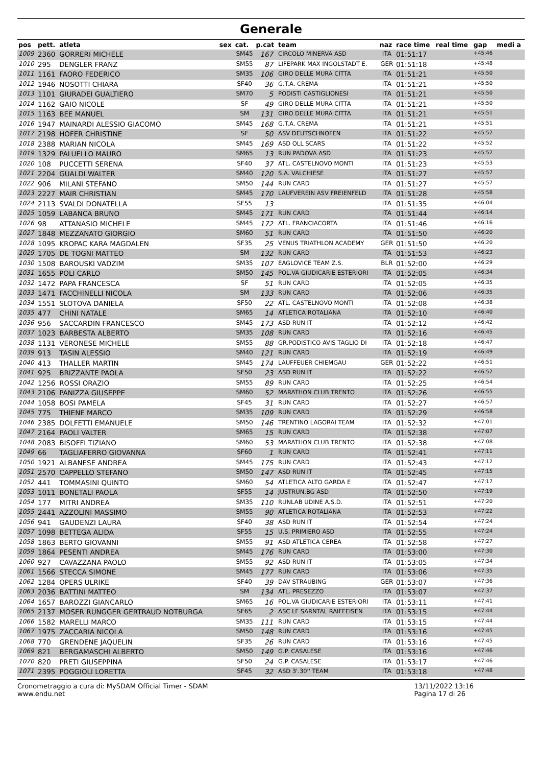Generale
| pos | pett. | atleta | sex | cat. | p.cat | team | naz | race time | real time | gap | medi a |
| --- | --- | --- | --- | --- | --- | --- | --- | --- | --- | --- | --- |
| 1009 | 2360 | GORRERI MICHELE | | SM45 | 167 | CIRCOLO MINERVA ASD | ITA | 01:51:17 | | +45:46 | |
| 1010 | 295 | DENGLER FRANZ | | SM55 | 87 | LIFEPARK MAX INGOLSTADT E. | GER | 01:51:18 | | +45:48 | |
| 1011 | 1161 | FAORO FEDERICO | | SM35 | 106 | GIRO DELLE MURA CITTA | ITA | 01:51:21 | | +45:50 | |
| 1012 | 1946 | NOSOTTI CHIARA | | SF40 | 36 | G.T.A. CREMA | ITA | 01:51:21 | | +45:50 | |
| 1013 | 1101 | GIURADEI GUALTIERO | | SM70 | 5 | PODISTI CASTIGLIONESI | ITA | 01:51:21 | | +45:50 | |
| 1014 | 1162 | GAIO NICOLE | | SF | 49 | GIRO DELLE MURA CITTA | ITA | 01:51:21 | | +45:50 | |
| 1015 | 1163 | BEE MANUEL | | SM | 131 | GIRO DELLE MURA CITTA | ITA | 01:51:21 | | +45:51 | |
| 1016 | 1947 | MAINARDI ALESSIO GIACOMO | | SM45 | 168 | G.T.A. CREMA | ITA | 01:51:21 | | +45:51 | |
| 1017 | 2198 | HOFER CHRISTINE | | SF | 50 | ASV DEUTSCHNOFEN | ITA | 01:51:22 | | +45:52 | |
| 1018 | 2388 | MARIAN NICOLA | | SM45 | 169 | ASD OLL SCARS | ITA | 01:51:22 | | +45:52 | |
| 1019 | 1329 | PALUELLO MAURO | | SM65 | 13 | RUN PADOVA ASD | ITA | 01:51:23 | | +45:52 | |
| 1020 | 108 | PUCCETTI SERENA | | SF40 | 37 | ATL. CASTELNOVO MONTI | ITA | 01:51:23 | | +45:53 | |
| 1021 | 2204 | GUALDI WALTER | | SM40 | 120 | S.A. VALCHIESE | ITA | 01:51:27 | | +45:57 | |
| 1022 | 906 | MILANI STEFANO | | SM50 | 144 | RUN CARD | ITA | 01:51:27 | | +45:57 | |
| 1023 | 2227 | MAIR CHRISTIAN | | SM45 | 170 | LAUFVEREIN ASV FREIENFELD | ITA | 01:51:28 | | +45:58 | |
| 1024 | 2113 | SVALDI DONATELLA | | SF55 | 13 | | ITA | 01:51:35 | | +46:04 | |
| 1025 | 1059 | LABANCA BRUNO | | SM45 | 171 | RUN CARD | ITA | 01:51:44 | | +46:14 | |
| 1026 | 98 | ATTANASIO MICHELE | | SM45 | 172 | ATL. FRANCIACORTA | ITA | 01:51:46 | | +46:16 | |
| 1027 | 1848 | MEZZANATO GIORGIO | | SM60 | 51 | RUN CARD | ITA | 01:51:50 | | +46:20 | |
| 1028 | 1095 | KROPAC KARA MAGDALEN | | SF35 | 25 | VENUS TRIATHLON ACADEMY | GER | 01:51:50 | | +46:20 | |
| 1029 | 1705 | DE TOGNI MATTEO | | SM | 132 | RUN CARD | ITA | 01:51:53 | | +46:23 | |
| 1030 | 1508 | BAROUSKI VADZIM | | SM35 | 107 | EAGLOVICE TEAM Z.S. | BLR | 01:52:00 | | +46:29 | |
| 1031 | 1655 | POLI CARLO | | SM50 | 145 | POL.VA GIUDICARIE ESTERIORI | ITA | 01:52:05 | | +46:34 | |
| 1032 | 1472 | PAPA FRANCESCA | | SF | 51 | RUN CARD | ITA | 01:52:05 | | +46:35 | |
| 1033 | 1471 | FACCHINELLI NICOLA | | SM | 133 | RUN CARD | ITA | 01:52:06 | | +46:35 | |
| 1034 | 1551 | SLOTOVA DANIELA | | SF50 | 22 | ATL. CASTELNOVO MONTI | ITA | 01:52:08 | | +46:38 | |
| 1035 | 477 | CHINI NATALE | | SM65 | 14 | ATLETICA ROTALIANA | ITA | 01:52:10 | | +46:40 | |
| 1036 | 956 | SACCARDIN FRANCESCO | | SM45 | 173 | ASD RUN IT | ITA | 01:52:12 | | +46:42 | |
| 1037 | 1023 | BARBESTA ALBERTO | | SM35 | 108 | RUN CARD | ITA | 01:52:16 | | +46:45 | |
| 1038 | 1131 | VERONESE MICHELE | | SM55 | 88 | GR.PODISTICO AVIS TAGLIO DI | ITA | 01:52:18 | | +46:47 | |
| 1039 | 913 | TASIN ALESSIO | | SM40 | 121 | RUN CARD | ITA | 01:52:19 | | +46:49 | |
| 1040 | 413 | THALLER MARTIN | | SM45 | 174 | LAUFFEUER CHIEMGAU | GER | 01:52:22 | | +46:51 | |
| 1041 | 925 | BRIZZANTE PAOLA | | SF50 | 23 | ASD RUN IT | ITA | 01:52:22 | | +46:52 | |
| 1042 | 1256 | ROSSI ORAZIO | | SM55 | 89 | RUN CARD | ITA | 01:52:25 | | +46:54 | |
| 1043 | 2106 | PANIZZA GIUSEPPE | | SM60 | 52 | MARATHON CLUB TRENTO | ITA | 01:52:26 | | +46:55 | |
| 1044 | 1058 | BOSI PAMELA | | SF45 | 31 | RUN CARD | ITA | 01:52:27 | | +46:57 | |
| 1045 | 775 | THIENE MARCO | | SM35 | 109 | RUN CARD | ITA | 01:52:29 | | +46:58 | |
| 1046 | 2385 | DOLFETTI EMANUELE | | SM50 | 146 | TRENTINO LAGORAI TEAM | ITA | 01:52:32 | | +47:01 | |
| 1047 | 2164 | PAOLI VALTER | | SM65 | 15 | RUN CARD | ITA | 01:52:38 | | +47:07 | |
| 1048 | 2083 | BISOFFI TIZIANO | | SM60 | 53 | MARATHON CLUB TRENTO | ITA | 01:52:38 | | +47:08 | |
| 1049 | 66 | TAGLIAFERRO GIOVANNA | | SF60 | 1 | RUN CARD | ITA | 01:52:41 | | +47:11 | |
| 1050 | 1921 | ALBANESE ANDREA | | SM45 | 175 | RUN CARD | ITA | 01:52:43 | | +47:12 | |
| 1051 | 2570 | CAPPELLO STEFANO | | SM50 | 147 | ASD RUN IT | ITA | 01:52:45 | | +47:15 | |
| 1052 | 441 | TOMMASINI QUINTO | | SM60 | 54 | ATLETICA ALTO GARDA E | ITA | 01:52:47 | | +47:17 | |
| 1053 | 1011 | BONETALI PAOLA | | SF55 | 14 | JUSTRUN.BG ASD | ITA | 01:52:50 | | +47:19 | |
| 1054 | 177 | MITRI ANDREA | | SM35 | 110 | RUNLAB UDINE A.S.D. | ITA | 01:52:51 | | +47:20 | |
| 1055 | 2441 | AZZOLINI MASSIMO | | SM55 | 90 | ATLETICA ROTALIANA | ITA | 01:52:53 | | +47:22 | |
| 1056 | 941 | GAUDENZI LAURA | | SF40 | 38 | ASD RUN IT | ITA | 01:52:54 | | +47:24 | |
| 1057 | 1098 | BETTEGA ALIDA | | SF55 | 15 | U.S. PRIMIERO ASD | ITA | 01:52:55 | | +47:24 | |
| 1058 | 1863 | BERTO GIOVANNI | | SM55 | 91 | ASD ATLETICA CEREA | ITA | 01:52:58 | | +47:27 | |
| 1059 | 1864 | PESENTI ANDREA | | SM45 | 176 | RUN CARD | ITA | 01:53:00 | | +47:30 | |
| 1060 | 927 | CAVAZZANA PAOLO | | SM55 | 92 | ASD RUN IT | ITA | 01:53:05 | | +47:34 | |
| 1061 | 1566 | STECCA SIMONE | | SM45 | 177 | RUN CARD | ITA | 01:53:06 | | +47:35 | |
| 1062 | 1284 | OPERS ULRIKE | | SF40 | 39 | DAV STRAUBING | GER | 01:53:07 | | +47:36 | |
| 1063 | 2036 | BATTINI MATTEO | | SM | 134 | ATL. PRESEZZO | ITA | 01:53:07 | | +47:37 | |
| 1064 | 1657 | BAROZZI GIANCARLO | | SM65 | 16 | POL.VA GIUDICARIE ESTERIORI | ITA | 01:53:11 | | +47:41 | |
| 1065 | 2137 | MOSER RUNGGER GERTRAUD NOTBURGA | | SF65 | 2 | ASC LF SARNTAL RAIFFEISEN | ITA | 01:53:15 | | +47:44 | |
| 1066 | 1582 | MARELLI MARCO | | SM35 | 111 | RUN CARD | ITA | 01:53:15 | | +47:44 | |
| 1067 | 1975 | ZACCARIA NICOLA | | SM50 | 148 | RUN CARD | ITA | 01:53:16 | | +47:45 | |
| 1068 | 770 | GRENDENE JAQUELIN | | SF35 | 26 | RUN CARD | ITA | 01:53:16 | | +47:45 | |
| 1069 | 821 | BERGAMASCHI ALBERTO | | SM50 | 149 | G.P. CASALESE | ITA | 01:53:16 | | +47:46 | |
| 1070 | 820 | PRETI GIUSEPPINA | | SF50 | 24 | G.P. CASALESE | ITA | 01:53:17 | | +47:46 | |
| 1071 | 2395 | POGGIOLI LORETTA | | SF45 | 32 | ASD 3'.30'' TEAM | ITA | 01:53:18 | | +47:48 | |
Cronometraggio a cura di: MySDAM Official Timer - SDAM
www.endu.net
13/11/2022 13:16
Pagina 17 di 26